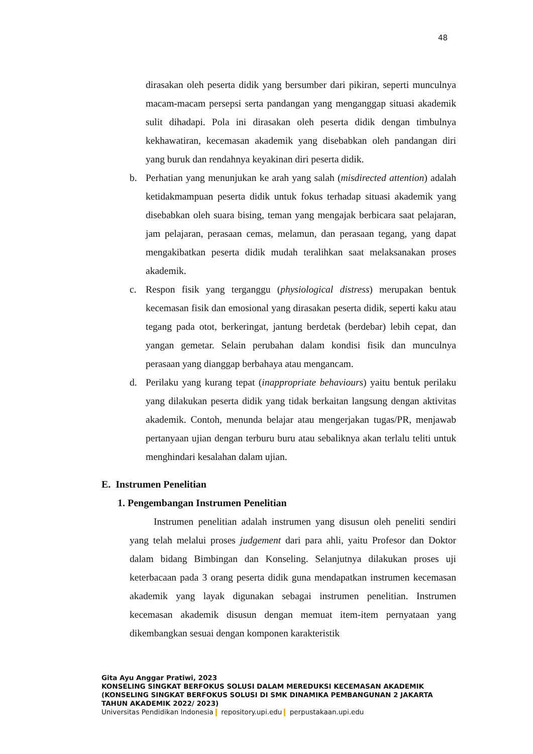48
dirasakan oleh peserta didik yang bersumber dari pikiran, seperti munculnya macam-macam persepsi serta pandangan yang menganggap situasi akademik sulit dihadapi. Pola ini dirasakan oleh peserta didik dengan timbulnya kekhawatiran, kecemasan akademik yang disebabkan oleh pandangan diri yang buruk dan rendahnya keyakinan diri peserta didik.
b. Perhatian yang menunjukan ke arah yang salah (misdirected attention) adalah ketidakmampuan peserta didik untuk fokus terhadap situasi akademik yang disebabkan oleh suara bising, teman yang mengajak berbicara saat pelajaran, jam pelajaran, perasaan cemas, melamun, dan perasaan tegang, yang dapat mengakibatkan peserta didik mudah teralihkan saat melaksanakan proses akademik.
c. Respon fisik yang terganggu (physiological distress) merupakan bentuk kecemasan fisik dan emosional yang dirasakan peserta didik, seperti kaku atau tegang pada otot, berkeringat, jantung berdetak (berdebar) lebih cepat, dan yangan gemetar. Selain perubahan dalam kondisi fisik dan munculnya perasaan yang dianggap berbahaya atau mengancam.
d. Perilaku yang kurang tepat (inappropriate behaviours) yaitu bentuk perilaku yang dilakukan peserta didik yang tidak berkaitan langsung dengan aktivitas akademik. Contoh, menunda belajar atau mengerjakan tugas/PR, menjawab pertanyaan ujian dengan terburu buru atau sebaliknya akan terlalu teliti untuk menghindari kesalahan dalam ujian.
E. Instrumen Penelitian
1. Pengembangan Instrumen Penelitian
Instrumen penelitian adalah instrumen yang disusun oleh peneliti sendiri yang telah melalui proses judgement dari para ahli, yaitu Profesor dan Doktor dalam bidang Bimbingan dan Konseling. Selanjutnya dilakukan proses uji keterbacaan pada 3 orang peserta didik guna mendapatkan instrumen kecemasan akademik yang layak digunakan sebagai instrumen penelitian. Instrumen kecemasan akademik disusun dengan memuat item-item pernyataan yang dikembangkan sesuai dengan komponen karakteristik
Gita Ayu Anggar Pratiwi, 2023
KONSELING SINGKAT BERFOKUS SOLUSI DALAM MEREDUKSI KECEMASAN AKADEMIK
(KONSELING SINGKAT BERFOKUS SOLUSI DI SMK DINAMIKA PEMBANGUNAN 2 JAKARTA
TAHUN AKADEMIK 2022/ 2023)
Universitas Pendidikan Indonesia repository.upi.edu perpustakaan.upi.edu